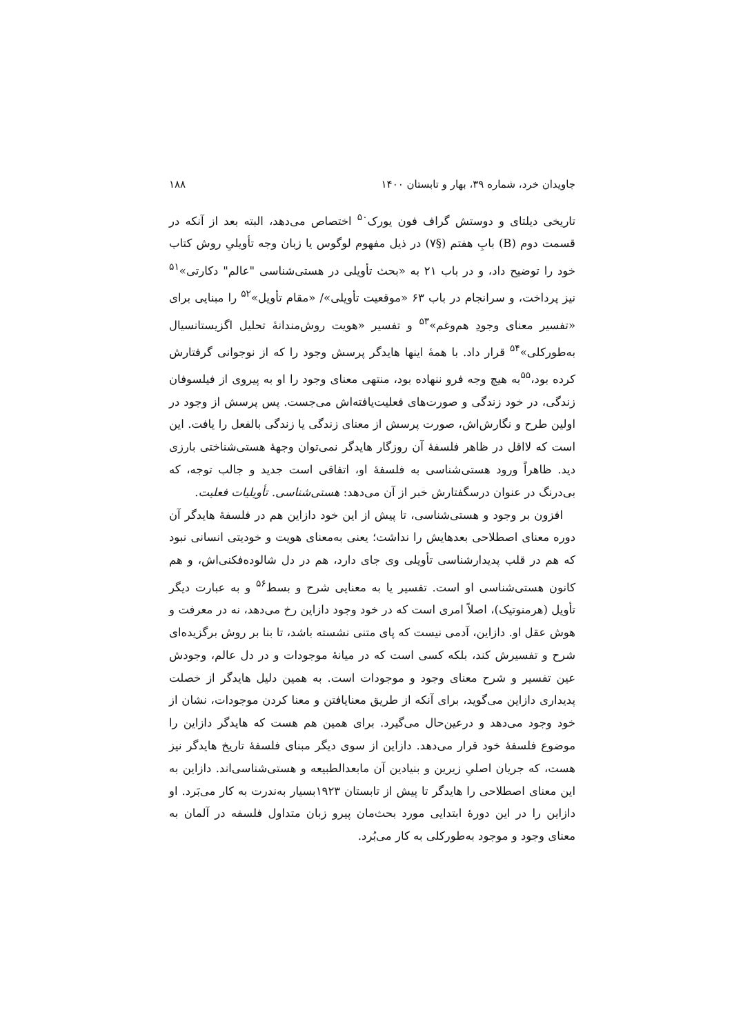جاویدان خرد، شماره ۳۹، بهار و تابستان ۱۴۰۰ ۱۸۸
تاریخی دیلتای و دوستش گراف فون یورک<sup>۵۰</sup> اختصاص می‌دهد، البته بعد از آنکه در قسمت دوم (B) بابِ هفتم (§۷) در ذیل مفهوم لوگوس یا زبان وجه تأویلیِ روش کتاب خود را توضیح داد، و در باب ۲۱ به «بحث تأویلی در هستی‌شناسی "عالم" دکارتی»<sup>۵۱</sup> نیز پرداخت، و سرانجام در باب ۶۳ «موقعیت تأویلی»/ «مقام تأویل»<sup>۵۲</sup> را مبنایی برای «تفسیر معنای وجودِ هم‌وغم»<sup>۵۳</sup> و تفسیر «هویت روش‌مندانهٔ تحلیل اگزیستانسیال به‌طورکلی»<sup>۵۴</sup> قرار داد. با همهٔ اینها هایدگر پرسش وجود را که از نوجوانی گرفتارش کرده بود،<sup>۵۵</sup>به هیچ وجه فرو ننهاده بود، منتهی معنای وجود را او به پیروی از فیلسوفان زندگی، در خود زندگی و صورت‌های فعلیت‌یافته‌اش می‌جست. پس پرسش از وجود در اولین طرح و نگارش‌اش، صورت پرسش از معنای زندگی یا زندگی بالفعل را یافت. این است که لااقل در ظاهر فلسفهٔ آن روزگار هایدگر نمی‌توان وجههٔ هستی‌شناختی بارزی دید. ظاهراً ورود هستی‌شناسی به فلسفهٔ او، اتفاقی است جدید و جالب توجه، که بی‌درنگ در عنوان درسگفتارش خبر از آن می‌دهد: هستی‌شناسی. تأویلیات فعلیت.
افزون بر وجود و هستی‌شناسی، تا پیش از این خود دازاین هم در فلسفهٔ هایدگر آن دوره معنای اصطلاحی بعدهایش را نداشت؛ یعنی به‌معنای هویت و خودیتی انسانی نبود که هم در قلب پدیدارشناسی تأویلی وی جای دارد، هم در دل شالوده‌فکنی‌اش، و هم کانون هستی‌شناسی او است. تفسیر یا به معنایی شرح و بسط<sup>۵۶</sup> و به عبارت دیگر تأویل (هرمنوتیک)، اصلاً امری است که در خود وجود دازاین رخ می‌دهد، نه در معرفت و هوش عقل او. دازاین، آدمی نیست که پای متنی نشسته باشد، تا بنا بر روش برگزیده‌ای شرح و تفسیرش کند، بلکه کسی است که در میانهٔ موجودات و در دل عالم، وجودش عین تفسیر و شرح معنای وجود و موجودات است. به همین دلیل هایدگر از خصلت پدیداری دازاین می‌گوید، برای آنکه از طریق معنایافتن و معنا کردن موجودات، نشان از خود وجود می‌دهد و درعین‌حال می‌گیرد. برای همین هم هست که هایدگر دازاین را موضوع فلسفهٔ خود قرار می‌دهد. دازاین از سوی دیگر مبنای فلسفهٔ تاریخ هایدگر نیز هست، که جریان اصلیِ زیرین و بنیادین آن مابعدالطبیعه و هستی‌شناسی‌اند. دازاین به این معنای اصطلاحی را هایدگر تا پیش از تابستان ۱۹۲۳بسیار به‌ندرت به کار می‌بَرد. او دازاین را در این دورهٔ ابتدایی مورد بحث‌مان پیرو زبان متداول فلسفه در آلمان به معنای وجود و موجود به‌طورکلی به کار می‌بُرد.